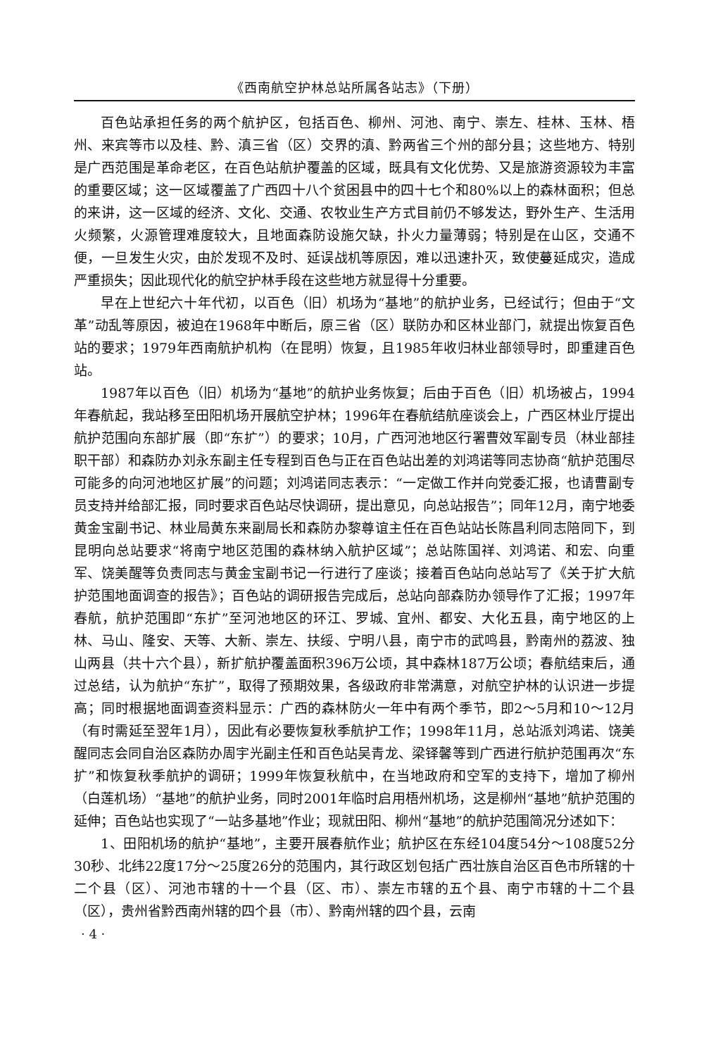《西南航空护林总站所属各站志》（下册）
百色站承担任务的两个航护区，包括百色、柳州、河池、南宁、崇左、桂林、玉林、梧州、来宾等市以及桂、黔、滇三省（区）交界的滇、黔两省三个州的部分县；这些地方、特别是广西范围是革命老区，在百色站航护覆盖的区域，既具有文化优势、又是旅游资源较为丰富的重要区域；这一区域覆盖了广西四十八个贫困县中的四十七个和80%以上的森林面积；但总的来讲，这一区域的经济、文化、交通、农牧业生产方式目前仍不够发达，野外生产、生活用火频繁，火源管理难度较大，且地面森防设施欠缺，扑火力量薄弱；特别是在山区，交通不便，一旦发生火灾，由於发现不及时、延误战机等原因，难以迅速扑灭，致使蔓延成灾，造成严重损失；因此现代化的航空护林手段在这些地方就显得十分重要。
早在上世纪六十年代初，以百色（旧）机场为“基地”的航护业务，已经试行；但由于“文革”动乱等原因，被迫在1968年中断后，原三省（区）联防办和区林业部门，就提出恢复百色站的要求；1979年西南航护机构（在昆明）恢复，且1985年收归林业部领导时，即重建百色站。
1987年以百色（旧）机场为“基地”的航护业务恢复；后由于百色（旧）机场被占，1994年春航起，我站移至田阳机场开展航空护林；1996年在春航结航座谈会上，广西区林业厅提出航护范围向东部扩展（即“东扩”）的要求；10月，广西河池地区行署曹效军副专员（林业部挂职干部）和森防办刘永东副主任专程到百色与正在百色站出差的刘鸿诺等同志协商“航护范围尽可能多的向河池地区扩展”的问题；刘鸿诺同志表示：“一定做工作并向党委汇报，也请曹副专员支持并给部汇报，同时要求百色站尽快调研，提出意见，向总站报告”；同年12月，南宁地委黄金宝副书记、林业局黄东来副局长和森防办黎尊谊主任在百色站站长陈昌利同志陪同下，到昆明向总站要求“将南宁地区范围的森林纳入航护区域”；总站陈国祥、刘鸿诺、和宏、向重军、饶美醒等负责同志与黄金宝副书记一行进行了座谈；接着百色站向总站写了《关于扩大航护范围地面调查的报告》；百色站的调研报告完成后，总站向部森防办领导作了汇报；1997年春航，航护范围即“东扩”至河池地区的环江、罗城、宜州、都安、大化五县，南宁地区的上林、马山、隆安、天等、大新、崇左、扶绥、宁明八县，南宁市的武鸣县，黔南州的荔波、独山两县（共十六个县），新扩航护覆盖面积396万公顷，其中森林187万公顷；春航结束后，通过总结，认为航护“东扩”，取得了预期效果，各级政府非常满意，对航空护林的认识进一步提高；同时根据地面调查资料显示：广西的森林防火一年中有两个季节，即2～5月和10～12月（有时需延至翌年1月），因此有必要恢复秋季航护工作；1998年11月，总站派刘鸿诺、饶美醒同志会同自治区森防办周宇光副主任和百色站吴青龙、梁铎馨等到广西进行航护范围再次“东扩”和恢复秋季航护的调研；1999年恢复秋航中，在当地政府和空军的支持下，增加了柳州（白莲机场）“基地”的航护业务，同时2001年临时启用梧州机场，这是柳州“基地”航护范围的延伸；百色站也实现了“一站多基地”作业；现就田阳、柳州“基地”的航护范围简况分述如下：
1、田阳机场的航护“基地”，主要开展春航作业；航护区在东经104度54分～108度52分30秒、北纬22度17分～25度26分的范围内，其行政区划包括广西壮族自治区百色市所辖的十二个县（区）、河池市辖的十一个县（区、市）、崇左市辖的五个县、南宁市辖的十二个县（区），贵州省黔西南州辖的四个县（市）、黔南州辖的四个县，云南
· 4 ·